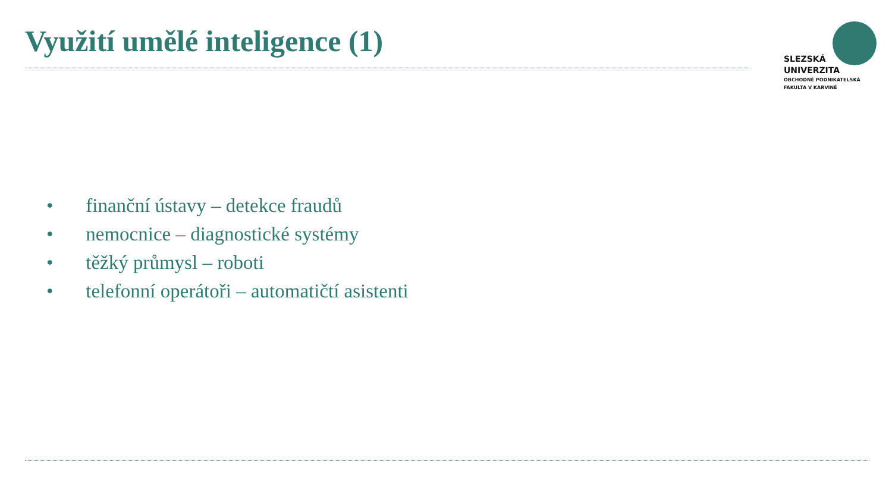Využití umělé inteligence (1)
SLEZSKÁ
UNIVERZITA
OBCHODNĚ PODNIKATELSKÁ
FAKULTA V KARVINÉ
• finanční ústavy – detekce fraudů
• nemocnice – diagnostické systémy
• těžký průmysl – roboti
• telefonní operátoři – automatičtí asistenti